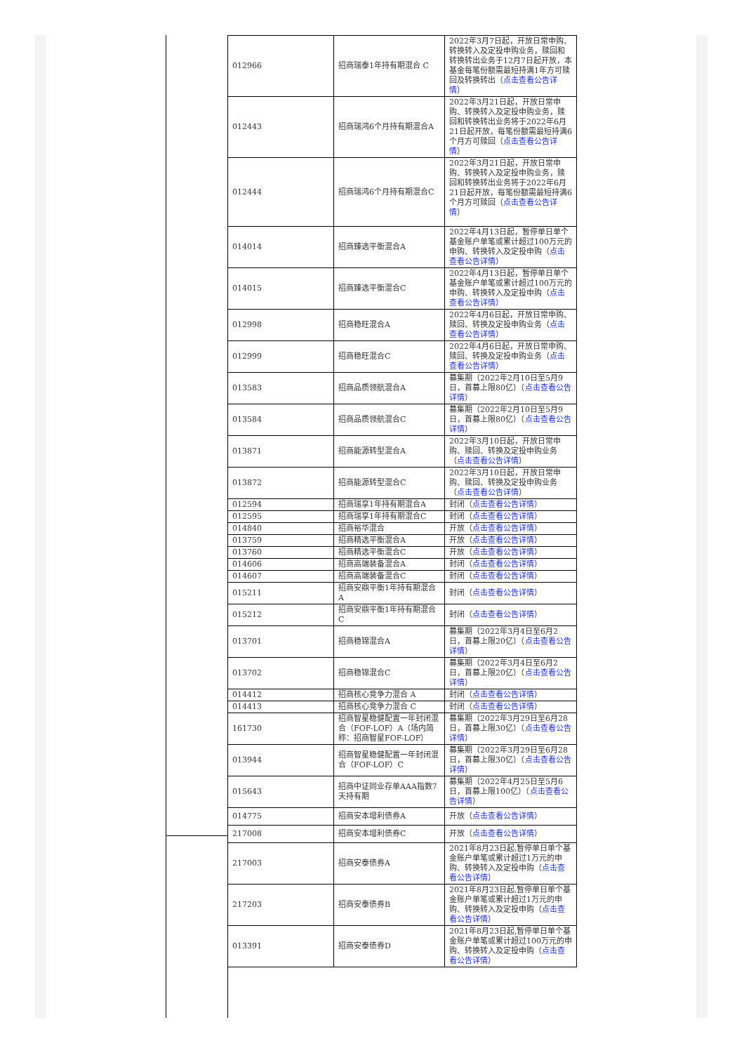| 012966 | 招商瑞泰1年持有期混合 C | 2022年3月7日起，开放日常申购、转换转入及定投申购业务，赎回和转换转出业务于12月7日起开放，本基金每笔份额需最短持满1年方可赎回及转换转出（ 点击查看公告详情 ） |
| 012443 | 招商瑞鸿6个月持有期混合A | 2022年3月21日起，开放日常申购、转换转入及定投申购业务，赎回和转换转出业务将于2022年6月21日起开放，每笔份额需最短持满6个月方可赎回（ 点击查看公告详情 ） |
| 012444 | 招商瑞鸿6个月持有期混合C | 2022年3月21日起，开放日常申购、转换转入及定投申购业务，赎回和转换转出业务将于2022年6月21日起开放，每笔份额需最短持满6个月方可赎回（ 点击查看公告详情 ） |
| 014014 | 招商臻选平衡混合A | 2022年4月13日起，暂停单日单个基金账户单笔或累计超过100万元的申购、转换转入及定投申购（ 点击查看公告详情 ） |
| 014015 | 招商臻选平衡混合C | 2022年4月13日起，暂停单日单个基金账户单笔或累计超过100万元的申购、转换转入及定投申购（ 点击查看公告详情 ） |
| 012998 | 招商稳旺混合A | 2022年4月6日起，开放日常申购、赎回、转换及定投申购业务（ 点击查看公告详情 ） |
| 012999 | 招商稳旺混合C | 2022年4月6日起，开放日常申购、赎回、转换及定投申购业务（ 点击查看公告详情 ） |
| 013583 | 招商品质领航混合A | 募集期（2022年2月10日至5月9日，首募上限80亿）（ 点击查看公告详情 ） |
| 013584 | 招商品质领航混合C | 募集期（2022年2月10日至5月9日，首募上限80亿）（ 点击查看公告详情 ） |
| 013871 | 招商能源转型混合A | 2022年3月10日起，开放日常申购、赎回、转换及定投申购业务（ 点击查看公告详情 ） |
| 013872 | 招商能源转型混合C | 2022年3月10日起，开放日常申购、赎回、转换及定投申购业务（ 点击查看公告详情 ） |
| 012594 | 招商瑞享1年持有期混合A | 封闭（ 点击查看公告详情 ） |
| 012595 | 招商瑞享1年持有期混合C | 封闭（ 点击查看公告详情 ） |
| 014840 | 招商裕华混合 | 开放（ 点击查看公告详情 ） |
| 013759 | 招商精选平衡混合A | 开放（ 点击查看公告详情 ） |
| 013760 | 招商精选平衡混合C | 开放（ 点击查看公告详情 ） |
| 014606 | 招商高端装备混合A | 封闭（ 点击查看公告详情 ） |
| 014607 | 招商高端装备混合C | 封闭（ 点击查看公告详情 ） |
| 015211 | 招商安鼎平衡1年持有期混合A | 封闭（ 点击查看公告详情 ） |
| 015212 | 招商安鼎平衡1年持有期混合C | 封闭（ 点击查看公告详情 ） |
| 013701 | 招商稳锦混合A | 募集期（2022年3月4日至6月2日，首募上限20亿）（ 点击查看公告详情 ） |
| 013702 | 招商稳锦混合C | 募集期（2022年3月4日至6月2日，首募上限20亿）（ 点击查看公告详情 ） |
| 014412 | 招商核心竞争力混合 A | 封闭（ 点击查看公告详情 ） |
| 014413 | 招商核心竞争力混合 C | 封闭（ 点击查看公告详情 ） |
| 161730 | 招商智星稳健配置一年封闭混合（FOF-LOF）A（场内简称：招商智星FOF-LOF） | 募集期（2022年3月29日至6月28日，首募上限30亿）（ 点击查看公告详情 ） |
| 013944 | 招商智星稳健配置一年封闭混合（FOF-LOF）C | 募集期（2022年3月29日至6月28日，首募上限30亿）（ 点击查看公告详情 ） |
| 015643 | 招商中证同业存单AAA指数7天持有期 | 募集期（2022年4月25日至5月6日，首募上限100亿）（ 点击查看公告详情 ） |
| 014775 | 招商安本增利债券A | 开放（ 点击查看公告详情 ） |
| 217008 | 招商安本增利债券C | 开放（ 点击查看公告详情 ） |
| 217003 | 招商安泰债券A | 2021年8月23日起,暂停单日单个基金账户单笔或累计超过1万元的申购、转换转入及定投申购（ 点击查看公告详情 ） |
| 217203 | 招商安泰债券B | 2021年8月23日起,暂停单日单个基金账户单笔或累计超过1万元的申购、转换转入及定投申购（ 点击查看公告详情 ） |
| 013391 | 招商安泰债券D | 2021年8月23日起,暂停单日单个基金账户单笔或累计超过100万元的申购、转换转入及定投申购（ 点击查看公告详情 ） |